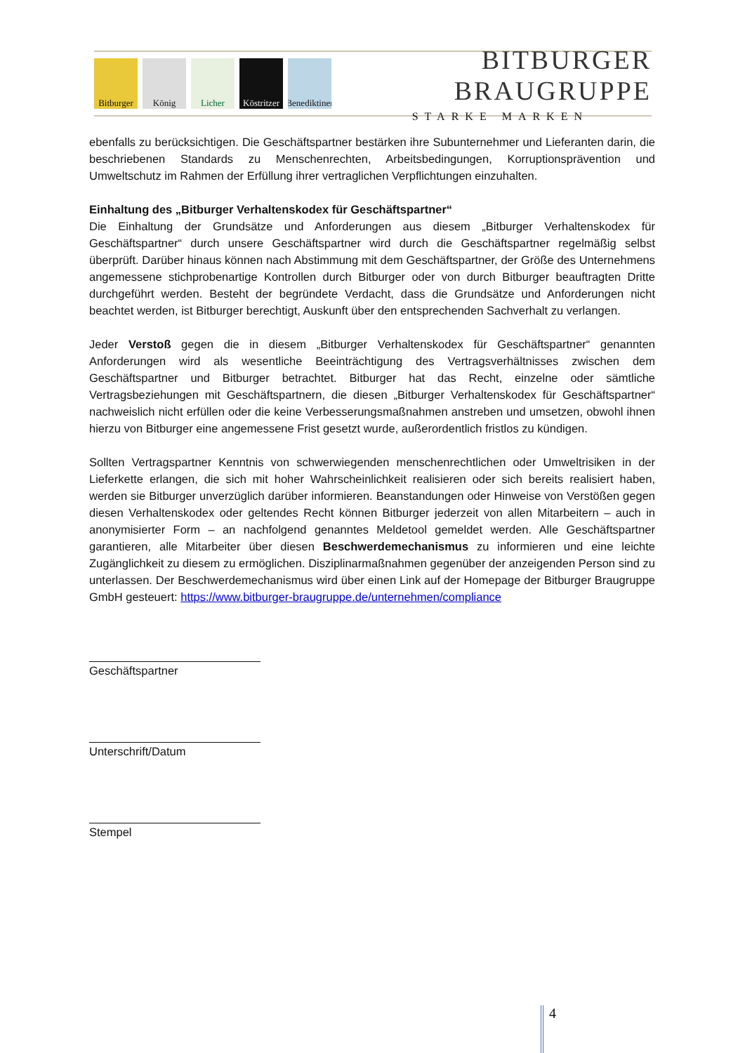Bitburger
König Licher Köstritzer
Benediktiner
BITBURGER BRAUGRUPPE
STARKE MARKEN
ebenfalls zu berücksichtigen. Die Geschäftspartner bestärken ihre Subunternehmer und Lieferanten darin, die beschriebenen Standards zu Menschenrechten, Arbeitsbedingungen, Korruptionsprävention und Umweltschutz im Rahmen der Erfüllung ihrer vertraglichen Verpflichtungen einzuhalten.
Einhaltung des „Bitburger Verhaltenskodex für Geschäftspartner“
Die Einhaltung der Grundsätze und Anforderungen aus diesem „Bitburger Verhaltenskodex für Geschäftspartner“ durch unsere Geschäftspartner wird durch die Geschäftspartner regelmäßig selbst überprüft. Darüber hinaus können nach Abstimmung mit dem Geschäftspartner, der Größe des Unternehmens angemessene stichprobenartige Kontrollen durch Bitburger oder von durch Bitburger beauftragten Dritte durchgeführt werden. Besteht der begründete Verdacht, dass die Grundsätze und Anforderungen nicht beachtet werden, ist Bitburger berechtigt, Auskunft über den entsprechenden Sachverhalt zu verlangen.
Jeder Verstoß gegen die in diesem „Bitburger Verhaltenskodex für Geschäftspartner“ genannten Anforderungen wird als wesentliche Beeinträchtigung des Vertragsverhältnisses zwischen dem Geschäftspartner und Bitburger betrachtet. Bitburger hat das Recht, einzelne oder sämtliche Vertragsbeziehungen mit Geschäftspartnern, die diesen „Bitburger Verhaltenskodex für Geschäftspartner“ nachweislich nicht erfüllen oder die keine Verbesserungsmaßnahmen anstreben und umsetzen, obwohl ihnen hierzu von Bitburger eine angemessene Frist gesetzt wurde, außerordentlich fristlos zu kündigen.
Sollten Vertragspartner Kenntnis von schwerwiegenden menschenrechtlichen oder Umweltrisiken in der Lieferkette erlangen, die sich mit hoher Wahrscheinlichkeit realisieren oder sich bereits realisiert haben, werden sie Bitburger unverzüglich darüber informieren. Beanstandungen oder Hinweise von Verstößen gegen diesen Verhaltenskodex oder geltendes Recht können Bitburger jederzeit von allen Mitarbeitern – auch in anonymisierter Form – an nachfolgend genanntes Meldetool gemeldet werden. Alle Geschäftspartner garantieren, alle Mitarbeiter über diesen Beschwerdemechanismus zu informieren und eine leichte Zugänglichkeit zu diesem zu ermöglichen. Disziplinarmaßnahmen gegenüber der anzeigenden Person sind zu unterlassen. Der Beschwerdemechanismus wird über einen Link auf der Homepage der Bitburger Braugruppe GmbH gesteuert: https://www.bitburger-braugruppe.de/unternehmen/compliance
Geschäftspartner
Unterschrift/Datum
Stempel
4